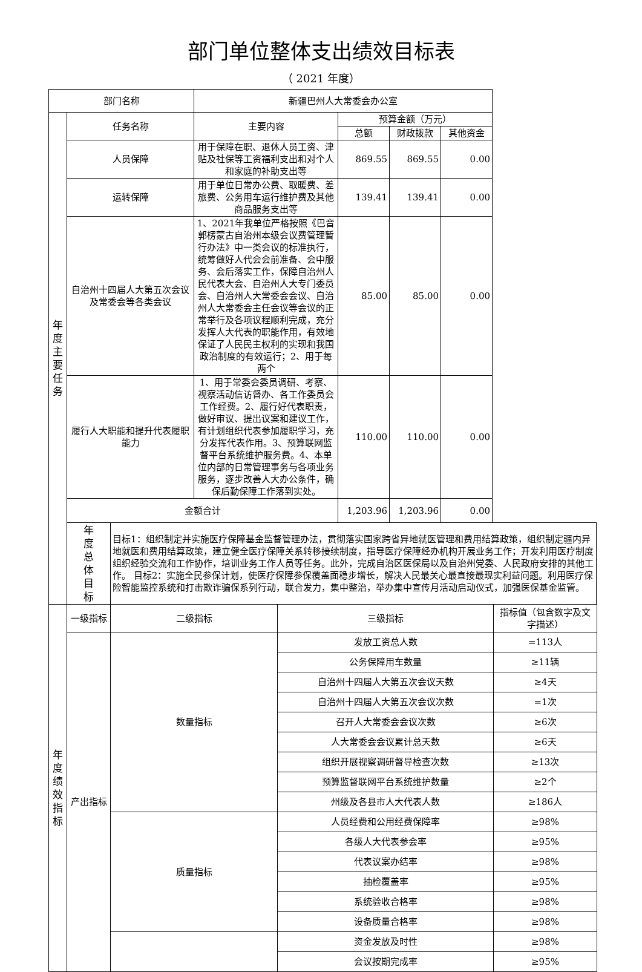部门单位整体支出绩效目标表
（ 2021 年度）
| 部门名称 | | | 新疆巴州人大常委会办公室 | | | |
| 年 度 主 要 任 务 | 任务名称 | | 主要内容 | 预算金额（万元） | | |
| | | | | 总额 | 财政拨款 | 其他资金 |
| | 人员保障 | | 用于保障在职、退休人员工资、津贴及社保等工资福利支出和对个人和家庭的补助支出等 | 869.55 | 869.55 | 0.00 |
| | 运转保障 | | 用于单位日常办公费、取暖费、差旅费、公务用车运行维护费及其他商品服务支出等 | 139.41 | 139.41 | 0.00 |
| | 自治州十四届人大第五次会议及常委会等各类会议 | | 1、2021年我单位严格按照《巴音郭楞蒙古自治州本级会议费管理暂行办法》中一类会议的标准执行，统筹做好人代会会前准备、会中服务、会后落实工作，保障自治州人民代表大会、自治州人大专门委员会、自治州人大常委会会议、自治州人大常委会主任会议等会议的正常举行及各项议程顺利完成，充分发挥人大代表的职能作用，有效地保证了人民民主权利的实现和我国政治制度的有效运行；2、用于每两个 | 85.00 | 85.00 | 0.00 |
| | 履行人大职能和提升代表履职能力 | | 1、用于常委会委员调研、考察、视察活动信访督办、各工作委员会工作经费。2、履行好代表职责，做好审议、提出议案和建议工作，有计划组织代表参加履职学习，充分发挥代表作用。3、预算联网监督平台系统维护服务费。4、本单位内部的日常管理事务与各项业务服务，逐步改善人大办公条件，确保后勤保障工作落到实处。 | 110.00 | 110.00 | 0.00 |
| | 金额合计 | | | 1,203.96 | 1,203.96 | 0.00 |
| | 年 度 总 体 目 标 | 目标1：组织制定并实施医疗保障基金监督管理办法，贯彻落实国家跨省异地就医管理和费用结算政策，组织制定疆内异地就医和费用结算政策，建立健全医疗保障关系转移接续制度，指导医疗保障经办机构开展业务工作；开发利用医疗制度组织经验交流和工作协作，培训业务工作人员等任务。此外，完成自治区医保局以及自治州党委、人民政府安排的其他工作。 目标2：实施全民参保计划，使医疗保障参保覆盖面稳步增长，解决人民最关心最直接最现实利益问题。利用医疗保险智能监控系统和打击欺诈骗保系列行动，联合发力，集中整治，举办集中宣传月活动启动仪式，加强医保基金监管。 | | | | |
| 年 度 绩 效 指 标 | 一级指标 | 二级指标 | 三级指标 | 指标值（包含数字及文字描述） |
| | 产出指标 | 数量指标 | 发放工资总人数 | =113人 |
| | | | 公务保障用车数量 | ≥11辆 |
| | | | 自治州十四届人大第五次会议天数 | ≥4天 |
| | | | 自治州十四届人大第五次会议次数 | =1次 |
| | | | 召开人大常委会会议次数 | ≥6次 |
| | | | 人大常委会会议累计总天数 | ≥6天 |
| | | | 组织开展视察调研督导检查次数 | ≥13次 |
| | | | 预算监督联网平台系统维护数量 | ≥2个 |
| | | | 州级及各县市人大代表人数 | ≥186人 |
| | | 质量指标 | 人员经费和公用经费保障率 | ≥98% |
| | | | 各级人大代表参会率 | ≥95% |
| | | | 代表议案办结率 | ≥98% |
| | | | 抽检覆盖率 | ≥95% |
| | | | 系统验收合格率 | ≥98% |
| | | | 设备质量合格率 | ≥98% |
| | | | 资金发放及时性 | ≥98% |
| | | | 会议按期完成率 | ≥95% |